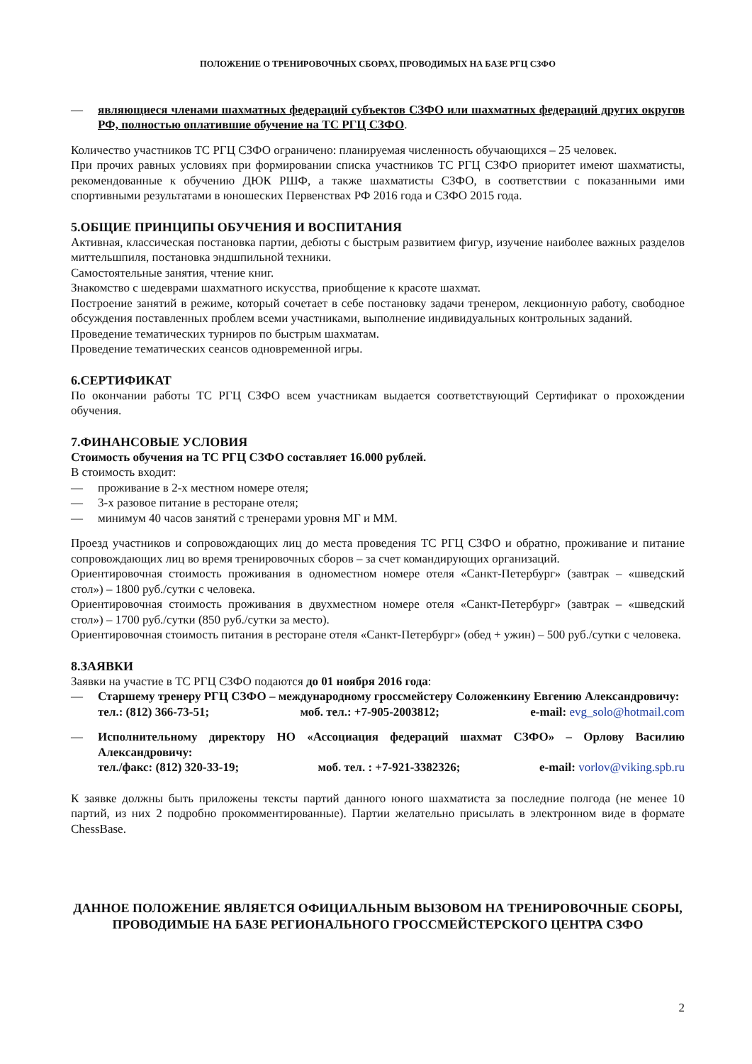ПОЛОЖЕНИЕ О ТРЕНИРОВОЧНЫХ СБОРАХ, ПРОВОДИМЫХ НА БАЗЕ РГЦ СЗФО
— являющиеся членами шахматных федераций субъектов СЗФО или шахматных федераций других округов РФ, полностью оплатившие обучение на ТС РГЦ СЗФО.
Количество участников ТС РГЦ СЗФО ограничено: планируемая численность обучающихся – 25 человек.
При прочих равных условиях при формировании списка участников ТС РГЦ СЗФО приоритет имеют шахматисты, рекомендованные к обучению ДЮК РШФ, а также шахматисты СЗФО, в соответствии с показанными ими спортивными результатами в юношеских Первенствах РФ 2016 года и СЗФО 2015 года.
5.ОБЩИЕ ПРИНЦИПЫ ОБУЧЕНИЯ И ВОСПИТАНИЯ
Активная, классическая постановка партии, дебюты с быстрым развитием фигур, изучение наиболее важных разделов миттельшпиля, постановка эндшпильной техники.
Самостоятельные занятия, чтение книг.
Знакомство с шедеврами шахматного искусства, приобщение к красоте шахмат.
Построение занятий в режиме, который сочетает в себе постановку задачи тренером, лекционную работу, свободное обсуждения поставленных проблем всеми участниками, выполнение индивидуальных контрольных заданий.
Проведение тематических турниров по быстрым шахматам.
Проведение тематических сеансов одновременной игры.
6.СЕРТИФИКАТ
По окончании работы ТС РГЦ СЗФО всем участникам выдается соответствующий Сертификат о прохождении обучения.
7.ФИНАНСОВЫЕ УСЛОВИЯ
Стоимость обучения на ТС РГЦ СЗФО составляет 16.000 рублей.
В стоимость входит:
— проживание в 2-х местном номере отеля;
— 3-х разовое питание в ресторане отеля;
— минимум 40 часов занятий с тренерами уровня МГ и ММ.
Проезд участников и сопровождающих лиц до места проведения ТС РГЦ СЗФО и обратно, проживание и питание сопровождающих лиц во время тренировочных сборов – за счет командирующих организаций.
Ориентировочная стоимость проживания в одноместном номере отеля «Санкт-Петербург» (завтрак – «шведский стол») – 1800 руб./сутки с человека.
Ориентировочная стоимость проживания в двухместном номере отеля «Санкт-Петербург» (завтрак – «шведский стол») – 1700 руб./сутки (850 руб./сутки за место).
Ориентировочная стоимость питания в ресторане отеля «Санкт-Петербург» (обед + ужин) – 500 руб./сутки с человека.
8.ЗАЯВКИ
Заявки на участие в ТС РГЦ СЗФО подаются до 01 ноября 2016 года:
— Старшему тренеру РГЦ СЗФО – международному гроссмейстеру Соложенкину Евгению Александровичу:
тел.: (812) 366-73-51; моб. тел.: +7-905-2003812; e-mail: evg_solo@hotmail.com
— Исполнительному директору НО «Ассоциация федераций шахмат СЗФО» – Орлову Василию Александровичу:
тел./факс: (812) 320-33-19; моб. тел. : +7-921-3382326; e-mail: vorlov@viking.spb.ru
К заявке должны быть приложены тексты партий данного юного шахматиста за последние полгода (не менее 10 партий, из них 2 подробно прокомментированные). Партии желательно присылать в электронном виде в формате ChessBase.
ДАННОЕ ПОЛОЖЕНИЕ ЯВЛЯЕТСЯ ОФИЦИАЛЬНЫМ ВЫЗОВОМ НА ТРЕНИРОВОЧНЫЕ СБОРЫ, ПРОВОДИМЫЕ НА БАЗЕ РЕГИОНАЛЬНОГО ГРОССМЕЙСТЕРСКОГО ЦЕНТРА СЗФО
2